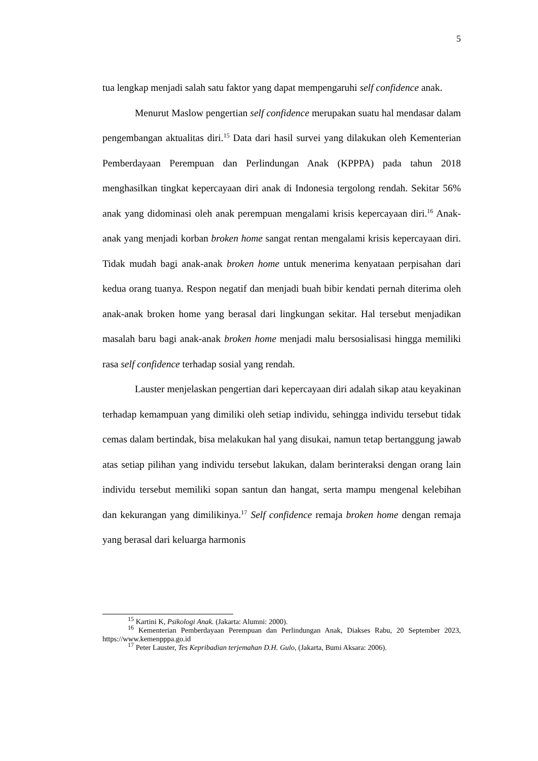5
tua lengkap menjadi salah satu faktor yang dapat mempengaruhi self confidence anak.
Menurut Maslow pengertian self confidence merupakan suatu hal mendasar dalam pengembangan aktualitas diri.<sup>15</sup> Data dari hasil survei yang dilakukan oleh Kementerian Pemberdayaan Perempuan dan Perlindungan Anak (KPPPA) pada tahun 2018 menghasilkan tingkat kepercayaan diri anak di Indonesia tergolong rendah. Sekitar 56% anak yang didominasi oleh anak perempuan mengalami krisis kepercayaan diri.<sup>16</sup> Anak-anak yang menjadi korban broken home sangat rentan mengalami krisis kepercayaan diri. Tidak mudah bagi anak-anak broken home untuk menerima kenyataan perpisahan dari kedua orang tuanya. Respon negatif dan menjadi buah bibir kendati pernah diterima oleh anak-anak broken home yang berasal dari lingkungan sekitar. Hal tersebut menjadikan masalah baru bagi anak-anak broken home menjadi malu bersosialisasi hingga memiliki rasa self confidence terhadap sosial yang rendah.
Lauster menjelaskan pengertian dari kepercayaan diri adalah sikap atau keyakinan terhadap kemampuan yang dimiliki oleh setiap individu, sehingga individu tersebut tidak cemas dalam bertindak, bisa melakukan hal yang disukai, namun tetap bertanggung jawab atas setiap pilihan yang individu tersebut lakukan, dalam berinteraksi dengan orang lain individu tersebut memiliki sopan santun dan hangat, serta mampu mengenal kelebihan dan kekurangan yang dimilikinya.<sup>17</sup> Self confidence remaja broken home dengan remaja yang berasal dari keluarga harmonis
<sup>15</sup> Kartini K, Psikologi Anak. (Jakarta: Alumni: 2000).
<sup>16</sup> Kementerian Pemberdayaan Perempuan dan Perlindungan Anak, Diakses Rabu, 20 September 2023, https://www.kemenpppa.go.id
<sup>17</sup> Peter Lauster, Tes Kepribadian terjemahan D.H. Gulo, (Jakarta, Bumi Aksara: 2006).